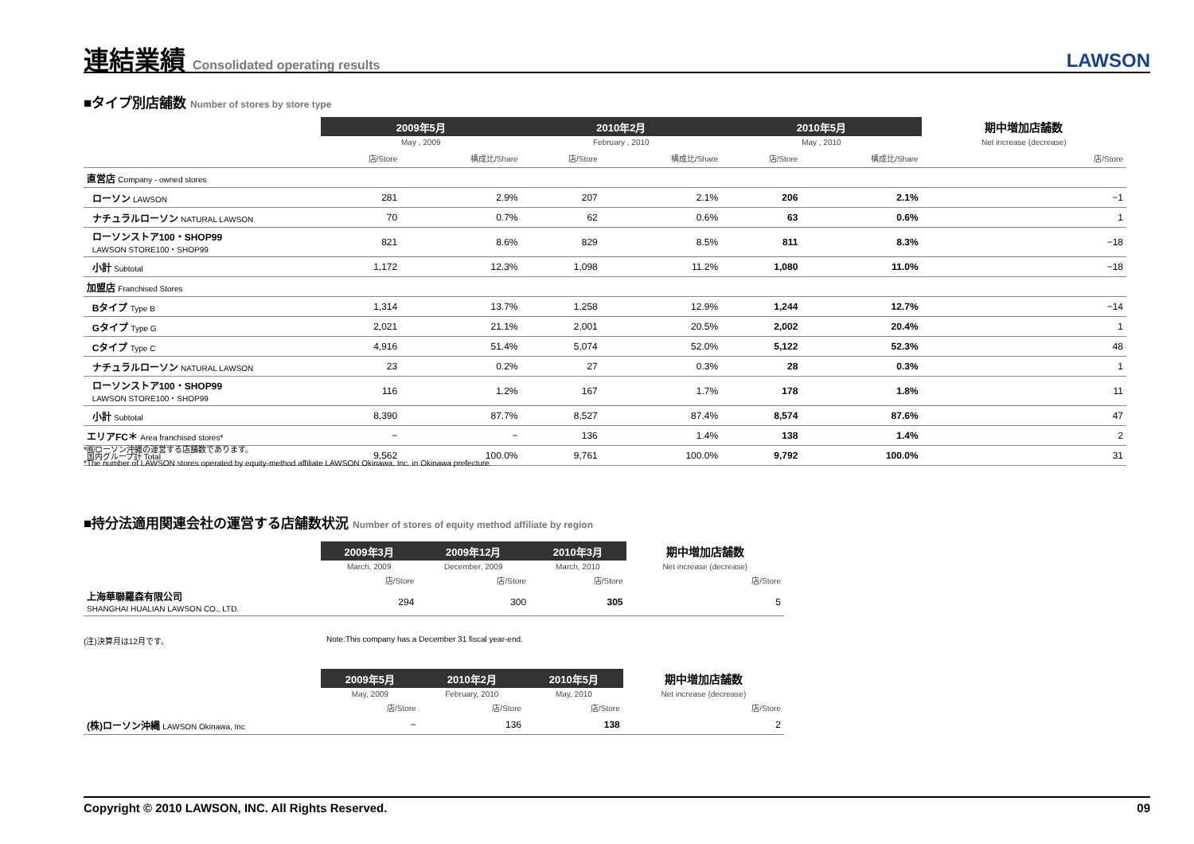連結業績 Consolidated operating results
LAWSON
■タイプ別店舗数 Number of stores by store type
| | 2009年5月 | | 2010年2月 | | 2010年5月 | | 期中増加店舗数 |
| | May , 2009 | | February , 2010 | | May , 2010 | | Net increase (decrease) |
| | 店/Store | 構成比/Share | 店/Store | 構成比/Share | 店/Store | 構成比/Share | 店/Store |
| 直営店 Company - owned stores | | | | | | | |
| ローソン LAWSON | 281 | 2.9% | 207 | 2.1% | 206 | 2.1% | −1 |
| ナチュラルローソン NATURAL LAWSON | 70 | 0.7% | 62 | 0.6% | 63 | 0.6% | 1 |
| ローソンストア100・SHOP99 LAWSON STORE100・SHOP99 | 821 | 8.6% | 829 | 8.5% | 811 | 8.3% | −18 |
| 小計 Subtotal | 1,172 | 12.3% | 1,098 | 11.2% | 1,080 | 11.0% | −18 |
| 加盟店 Franchised Stores | | | | | | | |
| Bタイプ Type B | 1,314 | 13.7% | 1,258 | 12.9% | 1,244 | 12.7% | −14 |
| Gタイプ Type G | 2,021 | 21.1% | 2,001 | 20.5% | 2,002 | 20.4% | 1 |
| Cタイプ Type C | 4,916 | 51.4% | 5,074 | 52.0% | 5,122 | 52.3% | 48 |
| ナチュラルローソン NATURAL LAWSON | 23 | 0.2% | 27 | 0.3% | 28 | 0.3% | 1 |
| ローソンストア100・SHOP99 LAWSON STORE100・SHOP99 | 116 | 1.2% | 167 | 1.7% | 178 | 1.8% | 11 |
| 小計 Subtotal | 8,390 | 87.7% | 8,527 | 87.4% | 8,574 | 87.6% | 47 |
| エリアFC＊ Area franchised stores* | − | − | 136 | 1.4% | 138 | 1.4% | 2 |
| 国内グループ計 Total | 9,562 | 100.0% | 9,761 | 100.0% | 9,792 | 100.0% | 31 |
*㈱ローソン沖縄の運営する店舗数であります。
*The number of LAWSON stores operated by equity-method affiliate LAWSON Okinawa, Inc. in Okinawa prefecture.
■持分法適用関連会社の運営する店舗数状況 Number of stores of equity method affiliate by region
| | 2009年3月 | 2009年12月 | 2010年3月 | 期中増加店舗数 |
| | March, 2009 | December, 2009 | March, 2010 | Net increase (decrease) |
| | 店/Store | 店/Store | 店/Store | 店/Store |
| 上海華聯羅森有限公司 SHANGHAI HUALIAN LAWSON CO., LTD. | 294 | 300 | 305 | 5 |
(注)決算月は12月です。 Note:This company has a December 31 fiscal year-end.
| | 2009年5月 | 2010年2月 | 2010年5月 | 期中増加店舗数 |
| | May, 2009 | February, 2010 | May, 2010 | Net increase (decrease) |
| | 店/Store | 店/Store | 店/Store | 店/Store |
| (株)ローソン沖縄 LAWSON Okinawa, Inc | − | 136 | 138 | 2 |
Copyright © 2010 LAWSON, INC. All Rights Reserved. 09